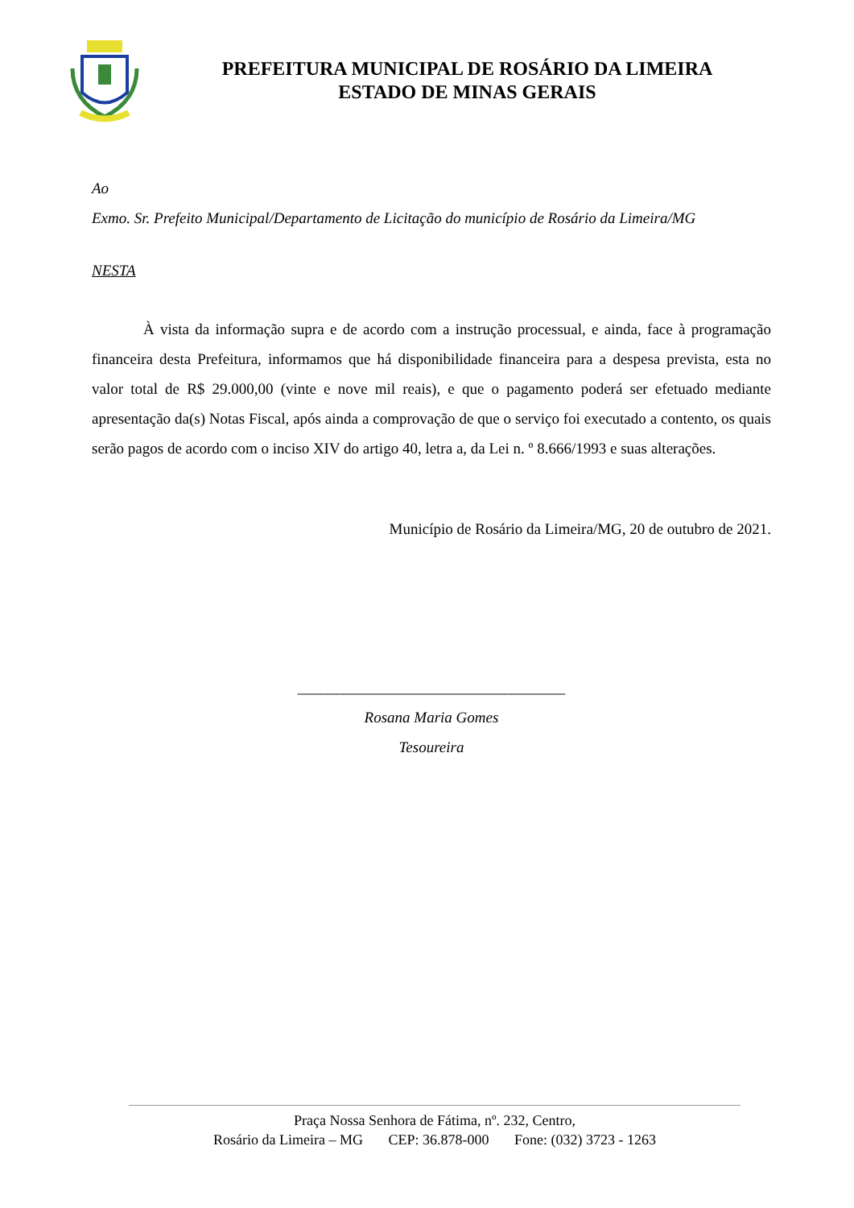PREFEITURA MUNICIPAL DE ROSÁRIO DA LIMEIRA
ESTADO DE MINAS GERAIS
Ao
Exmo. Sr. Prefeito Municipal/Departamento de Licitação do município de Rosário da Limeira/MG
NESTA
À vista da informação supra e de acordo com a instrução processual, e ainda, face à programação financeira desta Prefeitura, informamos que há disponibilidade financeira para a despesa prevista, esta no valor total de R$ 29.000,00 (vinte e nove mil reais), e que o pagamento poderá ser efetuado mediante apresentação da(s) Notas Fiscal, após ainda a comprovação de que o serviço foi executado a contento, os quais serão pagos de acordo com o inciso XIV do artigo 40, letra a, da Lei n. º 8.666/1993 e suas alterações.
Município de Rosário da Limeira/MG, 20 de outubro de 2021.
___________________________________
Rosana Maria Gomes
Tesoureira
Praça Nossa Senhora de Fátima, nº. 232, Centro,
Rosário da Limeira – MG CEP: 36.878-000 Fone: (032) 3723 - 1263